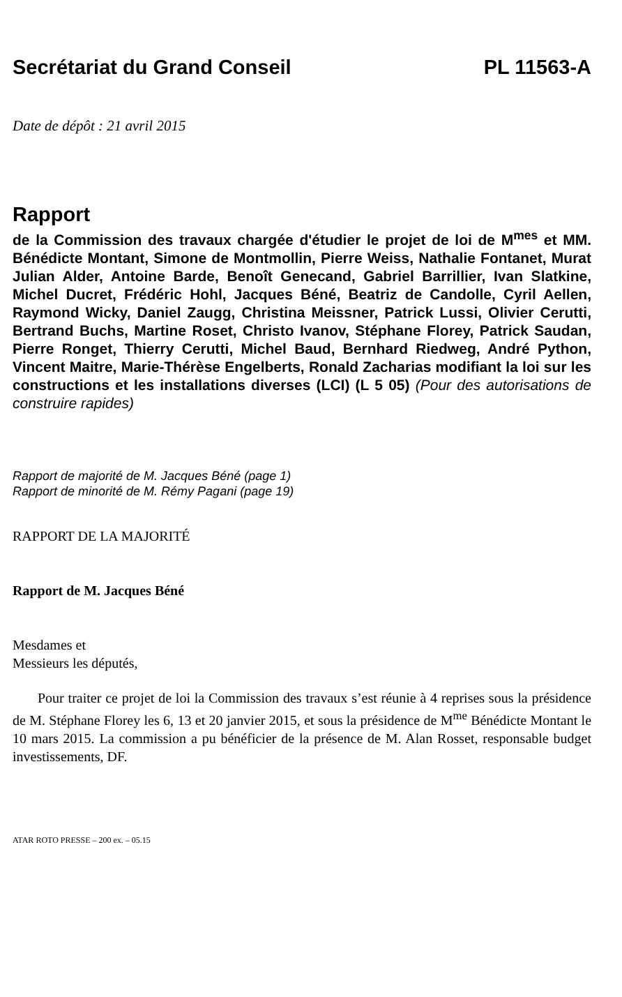Secrétariat du Grand Conseil PL 11563-A
Date de dépôt : 21 avril 2015
Rapport
de la Commission des travaux chargée d'étudier le projet de loi de M<sup>mes</sup> et MM. Bénédicte Montant, Simone de Montmollin, Pierre Weiss, Nathalie Fontanet, Murat Julian Alder, Antoine Barde, Benoît Genecand, Gabriel Barrillier, Ivan Slatkine, Michel Ducret, Frédéric Hohl, Jacques Béné, Beatriz de Candolle, Cyril Aellen, Raymond Wicky, Daniel Zaugg, Christina Meissner, Patrick Lussi, Olivier Cerutti, Bertrand Buchs, Martine Roset, Christo Ivanov, Stéphane Florey, Patrick Saudan, Pierre Ronget, Thierry Cerutti, Michel Baud, Bernhard Riedweg, André Python, Vincent Maitre, Marie-Thérèse Engelberts, Ronald Zacharias modifiant la loi sur les constructions et les installations diverses (LCI) (L 5 05) (Pour des autorisations de construire rapides)
Rapport de majorité de M. Jacques Béné (page 1)
Rapport de minorité de M. Rémy Pagani (page 19)
RAPPORT DE LA MAJORITÉ
Rapport de M. Jacques Béné
Mesdames et
Messieurs les députés,
Pour traiter ce projet de loi la Commission des travaux s’est réunie à 4 reprises sous la présidence de M. Stéphane Florey les 6, 13 et 20 janvier 2015, et sous la présidence de M<sup>me</sup> Bénédicte Montant le 10 mars 2015. La commission a pu bénéficier de la présence de M. Alan Rosset, responsable budget investissements, DF.
ATAR ROTO PRESSE – 200 ex. – 05.15